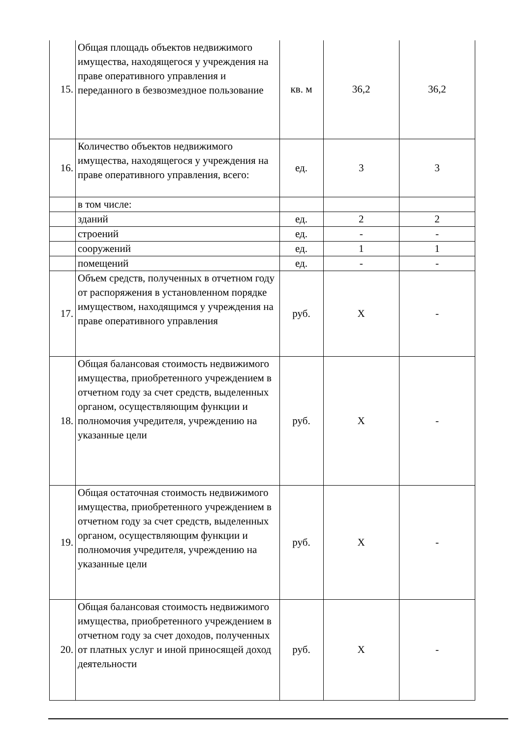| 15. | Общая площадь объектов недвижимого имущества, находящегося у учреждения на праве оперативного управления и переданного в безвозмездное пользование | кв. м | 36,2 | 36,2 |
| 16. | Количество объектов недвижимого имущества, находящегося у учреждения на праве оперативного управления, всего: | ед. | 3 | 3 |
| | в том числе: | | | |
| | зданий | ед. | 2 | 2 |
| | строений | ед. | - | - |
| | сооружений | ед. | 1 | 1 |
| | помещений | ед. | - | - |
| 17. | Объем средств, полученных в отчетном году от распоряжения в установленном порядке имуществом, находящимся у учреждения на праве оперативного управления | руб. | X | - |
| 18. | Общая балансовая стоимость недвижимого имущества, приобретенного учреждением в отчетном году за счет средств, выделенных органом, осуществляющим функции и полномочия учредителя, учреждению на указанные цели | руб. | X | - |
| 19. | Общая остаточная стоимость недвижимого имущества, приобретенного учреждением в отчетном году за счет средств, выделенных органом, осуществляющим функции и полномочия учредителя, учреждению на указанные цели | руб. | X | - |
| 20. | Общая балансовая стоимость недвижимого имущества, приобретенного учреждением в отчетном году за счет доходов, полученных от платных услуг и иной приносящей доход деятельности | руб. | X | - |